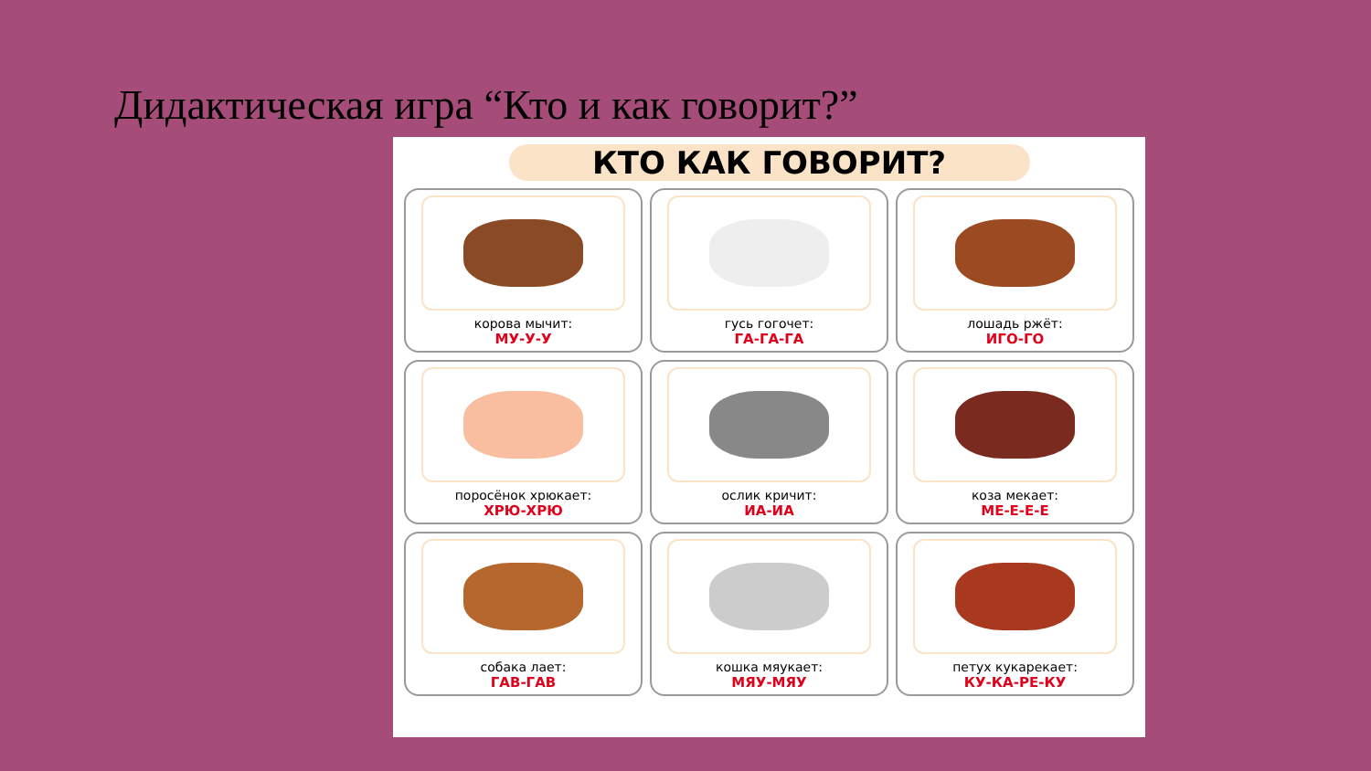Дидактическая игра “Кто и как говорит?”
КТО КАК ГОВОРИТ?
корова мычит:
МУ-У-У
гусь гогочет:
ГА-ГА-ГА
лошадь ржёт:
ИГО-ГО
поросёнок хрюкает:
ХРЮ-ХРЮ
ослик кричит:
ИА-ИА
коза мекает:
МЕ-Е-Е-Е
собака лает:
ГАВ-ГАВ
кошка мяукает:
МЯУ-МЯУ
петух кукарекает:
КУ-КА-РЕ-КУ